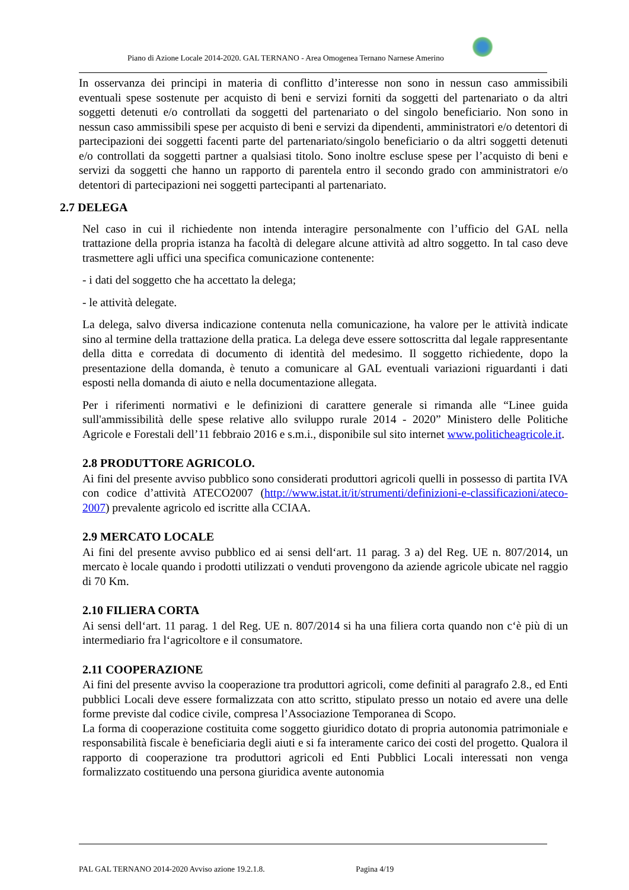Piano di Azione Locale 2014-2020. GAL TERNANO - Area Omogenea Ternano Narnese Amerino
In osservanza dei principi in materia di conflitto d’interesse non sono in nessun caso ammissibili eventuali spese sostenute per acquisto di beni e servizi forniti da soggetti del partenariato o da altri soggetti detenuti e/o controllati da soggetti del partenariato o del singolo beneficiario. Non sono in nessun caso ammissibili spese per acquisto di beni e servizi da dipendenti, amministratori e/o detentori di partecipazioni dei soggetti facenti parte del partenariato/singolo beneficiario o da altri soggetti detenuti e/o controllati da soggetti partner a qualsiasi titolo. Sono inoltre escluse spese per l’acquisto di beni e servizi da soggetti che hanno un rapporto di parentela entro il secondo grado con amministratori e/o detentori di partecipazioni nei soggetti partecipanti al partenariato.
2.7 DELEGA
Nel caso in cui il richiedente non intenda interagire personalmente con l’ufficio del GAL nella trattazione della propria istanza ha facoltà di delegare alcune attività ad altro soggetto. In tal caso deve trasmettere agli uffici una specifica comunicazione contenente:
- i dati del soggetto che ha accettato la delega;
- le attività delegate.
La delega, salvo diversa indicazione contenuta nella comunicazione, ha valore per le attività indicate sino al termine della trattazione della pratica. La delega deve essere sottoscritta dal legale rappresentante della ditta e corredata di documento di identità del medesimo. Il soggetto richiedente, dopo la presentazione della domanda, è tenuto a comunicare al GAL eventuali variazioni riguardanti i dati esposti nella domanda di aiuto e nella documentazione allegata.
Per i riferimenti normativi e le definizioni di carattere generale si rimanda alle “Linee guida sull'ammissibilità delle spese relative allo sviluppo rurale 2014 - 2020” Ministero delle Politiche Agricole e Forestali dell’11 febbraio 2016 e s.m.i., disponibile sul sito internet www.politicheagricole.it.
2.8 PRODUTTORE AGRICOLO.
Ai fini del presente avviso pubblico sono considerati produttori agricoli quelli in possesso di partita IVA con codice d’attività ATECO2007 (http://www.istat.it/it/strumenti/definizioni-e-classificazioni/ateco-2007) prevalente agricolo ed iscritte alla CCIAA.
2.9 MERCATO LOCALE
Ai fini del presente avviso pubblico ed ai sensi dell‘art. 11 parag. 3 a) del Reg. UE n. 807/2014, un mercato è locale quando i prodotti utilizzati o venduti provengono da aziende agricole ubicate nel raggio di 70 Km.
2.10 FILIERA CORTA
Ai sensi dell‘art. 11 parag. 1 del Reg. UE n. 807/2014 si ha una filiera corta quando non c‘è più di un intermediario fra l‘agricoltore e il consumatore.
2.11 COOPERAZIONE
Ai fini del presente avviso la cooperazione tra produttori agricoli, come definiti al paragrafo 2.8., ed Enti pubblici Locali deve essere formalizzata con atto scritto, stipulato presso un notaio ed avere una delle forme previste dal codice civile, compresa l’Associazione Temporanea di Scopo.
La forma di cooperazione costituita come soggetto giuridico dotato di propria autonomia patrimoniale e responsabilità fiscale è beneficiaria degli aiuti e si fa interamente carico dei costi del progetto. Qualora il rapporto di cooperazione tra produttori agricoli ed Enti Pubblici Locali interessati non venga formalizzato costituendo una persona giuridica avente autonomia
PAL GAL TERNANO 2014-2020 Avviso azione 19.2.1.8. Pagina 4/19